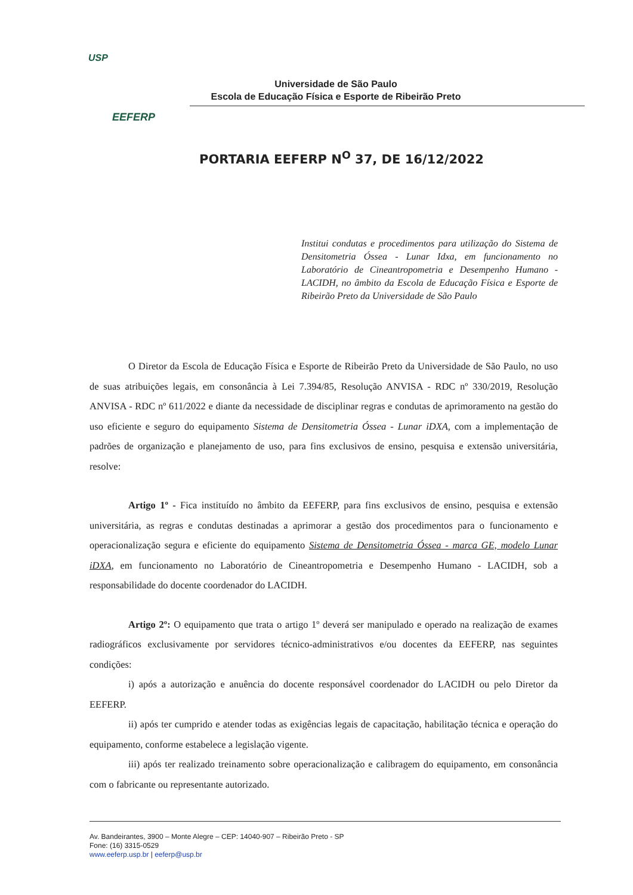USP
EEFERP
Universidade de São Paulo
Escola de Educação Física e Esporte de Ribeirão Preto
PORTARIA EEFERP N<sup>O</sup> 37, DE 16/12/2022
Institui condutas e procedimentos para utilização do Sistema de Densitometria Óssea - Lunar Idxa, em funcionamento no Laboratório de Cineantropometria e Desempenho Humano - LACIDH, no âmbito da Escola de Educação Física e Esporte de Ribeirão Preto da Universidade de São Paulo
O Diretor da Escola de Educação Física e Esporte de Ribeirão Preto da Universidade de São Paulo, no uso de suas atribuições legais, em consonância à Lei 7.394/85, Resolução ANVISA - RDC nº 330/2019, Resolução ANVISA - RDC nº 611/2022 e diante da necessidade de disciplinar regras e condutas de aprimoramento na gestão do uso eficiente e seguro do equipamento Sistema de Densitometria Óssea - Lunar iDXA, com a implementação de padrões de organização e planejamento de uso, para fins exclusivos de ensino, pesquisa e extensão universitária, resolve:
Artigo 1º - Fica instituído no âmbito da EEFERP, para fins exclusivos de ensino, pesquisa e extensão universitária, as regras e condutas destinadas a aprimorar a gestão dos procedimentos para o funcionamento e operacionalização segura e eficiente do equipamento Sistema de Densitometria Óssea - marca GE, modelo Lunar iDXA, em funcionamento no Laboratório de Cineantropometria e Desempenho Humano - LACIDH, sob a responsabilidade do docente coordenador do LACIDH.
Artigo 2º: O equipamento que trata o artigo 1º deverá ser manipulado e operado na realização de exames radiográficos exclusivamente por servidores técnico-administrativos e/ou docentes da EEFERP, nas seguintes condições:
i) após a autorização e anuência do docente responsável coordenador do LACIDH ou pelo Diretor da EEFERP.
ii) após ter cumprido e atender todas as exigências legais de capacitação, habilitação técnica e operação do equipamento, conforme estabelece a legislação vigente.
iii) após ter realizado treinamento sobre operacionalização e calibragem do equipamento, em consonância com o fabricante ou representante autorizado.
Av. Bandeirantes, 3900 – Monte Alegre – CEP: 14040-907 – Ribeirão Preto - SP
Fone: (16) 3315-0529
www.eeferp.usp.br | eeferp@usp.br